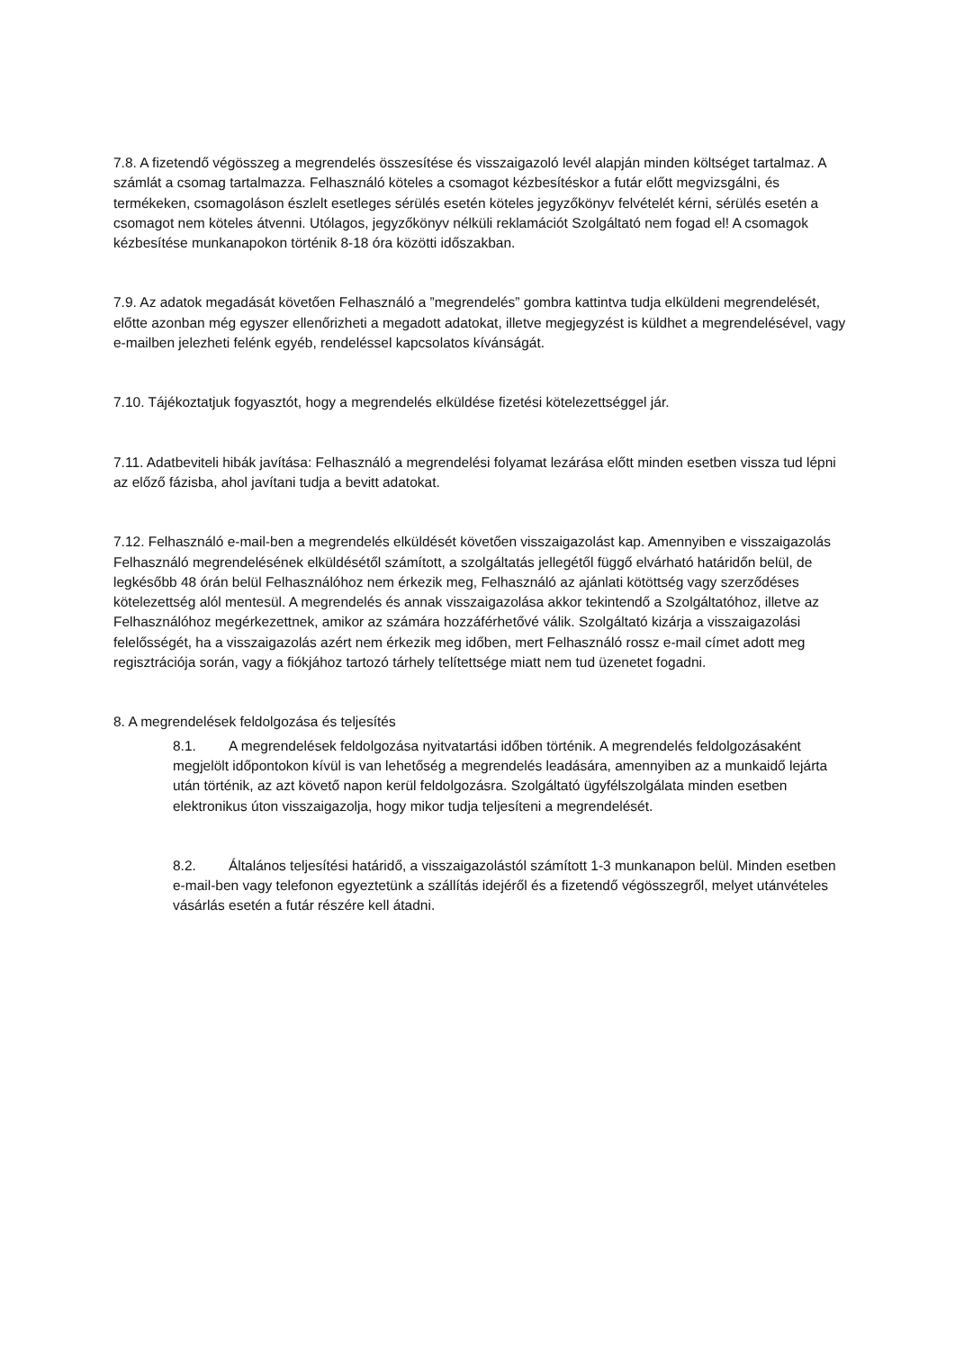7.8. A fizetendő végösszeg a megrendelés összesítése és visszaigazoló levél alapján minden költséget tartalmaz. A számlát a csomag tartalmazza. Felhasználó köteles a csomagot kézbesítéskor a futár előtt megvizsgálni, és termékeken, csomagoláson észlelt esetleges sérülés esetén köteles jegyzőkönyv felvételét kérni, sérülés esetén a csomagot nem köteles átvenni. Utólagos, jegyzőkönyv nélküli reklamációt Szolgáltató nem fogad el! A csomagok kézbesítése munkanapokon történik 8-18 óra közötti időszakban.
7.9. Az adatok megadását követően Felhasználó a ”megrendelés” gombra kattintva tudja elküldeni megrendelését, előtte azonban még egyszer ellenőrizheti a megadott adatokat, illetve megjegyzést is küldhet a megrendelésével, vagy e-mailben jelezheti felénk egyéb, rendeléssel kapcsolatos kívánságát.
7.10. Tájékoztatjuk fogyasztót, hogy a megrendelés elküldése fizetési kötelezettséggel jár.
7.11. Adatbeviteli hibák javítása: Felhasználó a megrendelési folyamat lezárása előtt minden esetben vissza tud lépni az előző fázisba, ahol javítani tudja a bevitt adatokat.
7.12. Felhasználó e-mail-ben a megrendelés elküldését követően visszaigazolást kap. Amennyiben e visszaigazolás Felhasználó megrendelésének elküldésétől számított, a szolgáltatás jellegétől függő elvárható határidőn belül, de legkésőbb 48 órán belül Felhasználóhoz nem érkezik meg, Felhasználó az ajánlati kötöttség vagy szerződéses kötelezettség alól mentesül. A megrendelés és annak visszaigazolása akkor tekintendő a Szolgáltatóhoz, illetve az Felhasználóhoz megérkezettnek, amikor az számára hozzáférhetővé válik. Szolgáltató kizárja a visszaigazolási felelősségét, ha a visszaigazolás azért nem érkezik meg időben, mert Felhasználó rossz e-mail címet adott meg regisztrációja során, vagy a fiókjához tartozó tárhely telítettsége miatt nem tud üzenetet fogadni.
8. A megrendelések feldolgozása és teljesítés
8.1. A megrendelések feldolgozása nyitvatartási időben történik. A megrendelés feldolgozásaként megjelölt időpontokon kívül is van lehetőség a megrendelés leadására, amennyiben az a munkaidő lejárta után történik, az azt követő napon kerül feldolgozásra. Szolgáltató ügyfélszolgálata minden esetben elektronikus úton visszaigazolja, hogy mikor tudja teljesíteni a megrendelését.
8.2. Általános teljesítési határidő, a visszaigazolástól számított 1-3 munkanapon belül. Minden esetben e-mail-ben vagy telefonon egyeztetünk a szállítás idejéről és a fizetendő végösszegről, melyet utánvételes vásárlás esetén a futár részére kell átadni.